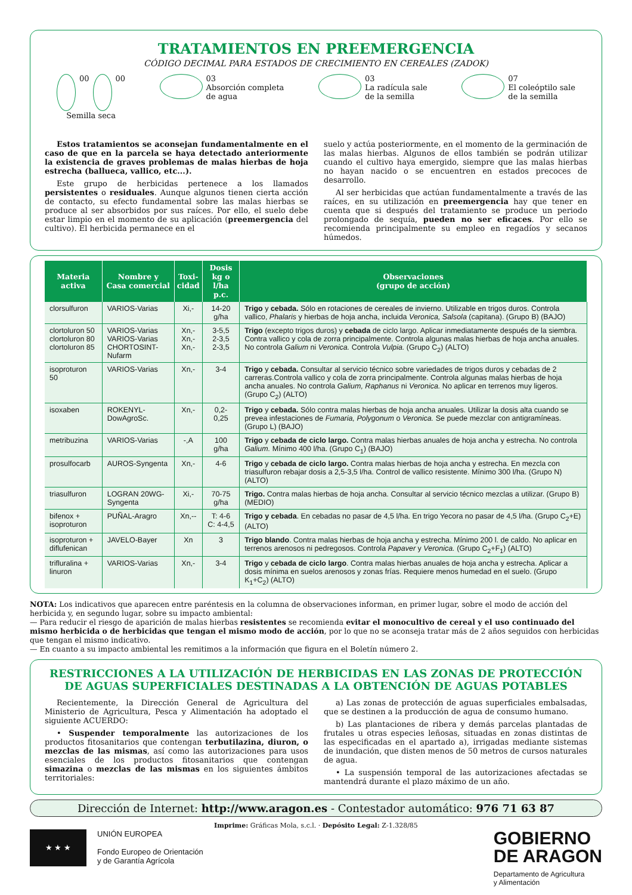TRATAMIENTOS EN PREEMERGENCIA
CÓDIGO DECIMAL PARA ESTADOS DE CRECIMIENTO EN CEREALES (ZADOK)
00
00
Semilla seca
03
Absorción completa
de agua
03
La radícula sale
de la semilla
07
El coleóptilo sale
de la semilla
Estos tratamientos se aconsejan fundamentalmente en el caso de que en la parcela se haya detectado anteriormente la existencia de graves problemas de malas hierbas de hoja estrecha (ballueca, vallico, etc...).
Este grupo de herbicidas pertenece a los llamados persistentes o residuales. Aunque algunos tienen cierta acción de contacto, su efecto fundamental sobre las malas hierbas se produce al ser absorbidos por sus raíces. Por ello, el suelo debe estar limpio en el momento de su aplicación (preemergencia del cultivo). El herbicida permanece en el
suelo y actúa posteriormente, en el momento de la germinación de las malas hierbas. Algunos de ellos también se podrán utilizar cuando el cultivo haya emergido, siempre que las malas hierbas no hayan nacido o se encuentren en estados precoces de desarrollo.
Al ser herbicidas que actúan fundamentalmente a través de las raíces, en su utilización en preemergencia hay que tener en cuenta que si después del tratamiento se produce un periodo prolongado de sequía, pueden no ser eficaces. Por ello se recomienda principalmente su empleo en regadíos y secanos húmedos.
| Materia activa | Nombre y Casa comercial | Toxi- cidad | Dosis kg o l/ha p.c. | Observaciones (grupo de acción) |
| --- | --- | --- | --- | --- |
| clorsulfuron | VARIOS-Varias | Xi,- | 14-20 g/ha | Trigo y cebada. Sólo en rotaciones de cereales de invierno. Utilizable en trigos duros. Controla vallico, Phalaris y hierbas de hoja ancha, incluida Veronica, Salsola (capitana). (Grupo B) (BAJO) |
| clortoluron 50 clortoluron 80 clortoluron 85 | VARIOS-Varias VARIOS-Varias CHORTOSINT-Nufarm | Xn,- Xn,- Xn,- | 3-5,5 2-3,5 2-3,5 | Trigo (excepto trigos duros) y cebada de ciclo largo. Aplicar inmediatamente después de la siembra. Contra vallico y cola de zorra principalmente. Controla algunas malas hierbas de hoja ancha anuales. No controla Galium ni Veronica. Controla Vulpia. (Grupo C<sub>2</sub>) (ALTO) |
| isoproturon 50 | VARIOS-Varias | Xn,- | 3-4 | Trigo y cebada. Consultar al servicio técnico sobre variedades de trigos duros y cebadas de 2 carreras.Controla vallico y cola de zorra principalmente. Controla algunas malas hierbas de hoja ancha anuales. No controla Galium, Raphanus ni Veronica. No aplicar en terrenos muy ligeros. (Grupo C<sub>2</sub>) (ALTO) |
| isoxaben | ROKENYL-DowAgroSc. | Xn,- | 0,2-0,25 | Trigo y cebada. Sólo contra malas hierbas de hoja ancha anuales. Utilizar la dosis alta cuando se prevea infestaciones de Fumaria, Polygonum o Veronica. Se puede mezclar con antigramíneas. (Grupo L) (BAJO) |
| metribuzina | VARIOS-Varias | -,A | 100 g/ha | Trigo y cebada de ciclo largo. Contra malas hierbas anuales de hoja ancha y estrecha. No controla Galium. Mínimo 400 l/ha. (Grupo C<sub>1</sub>) (BAJO) |
| prosulfocarb | AUROS-Syngenta | Xn,- | 4-6 | Trigo y cebada de ciclo largo. Contra malas hierbas de hoja ancha y estrecha. En mezcla con triasulfuron rebajar dosis a 2,5-3,5 l/ha. Control de vallico resistente. Mínimo 300 l/ha. (Grupo N) (ALTO) |
| triasulfuron | LOGRAN 20WG-Syngenta | Xi,- | 70-75 g/ha | Trigo. Contra malas hierbas de hoja ancha. Consultar al servicio técnico mezclas a utilizar. (Grupo B) (MEDIO) |
| bifenox + isoproturon | PUÑAL-Aragro | Xn,-- | T: 4-6 C: 4-4,5 | Trigo y cebada . En cebadas no pasar de 4,5 l/ha. En trigo Yecora no pasar de 4,5 l/ha. (Grupo C<sub>2</sub>+E) (ALTO) |
| isoproturon + diflufenican | JAVELO-Bayer | Xn | 3 | Trigo blando . Contra malas hierbas de hoja ancha y estrecha. Mínimo 200 l. de caldo. No aplicar en terrenos arenosos ni pedregosos. Controla Papaver y Veronica. (Grupo C<sub>2</sub>+F<sub>1</sub>) (ALTO) |
| trifluralina + linuron | VARIOS-Varias | Xn,- | 3-4 | Trigo y cebada de ciclo largo . Contra malas hierbas anuales de hoja ancha y estrecha. Aplicar a dosis mínima en suelos arenosos y zonas frías. Requiere menos humedad en el suelo. (Grupo K<sub>1</sub>+C<sub>2</sub>) (ALTO) |
NOTA: Los indicativos que aparecen entre paréntesis en la columna de observaciones informan, en primer lugar, sobre el modo de acción del herbicida y, en segundo lugar, sobre su impacto ambiental:
— Para reducir el riesgo de aparición de malas hierbas resistentes se recomienda evitar el monocultivo de cereal y el uso continuado del mismo herbicida o de herbicidas que tengan el mismo modo de acción, por lo que no se aconseja tratar más de 2 años seguidos con herbicidas que tengan el mismo indicativo.
— En cuanto a su impacto ambiental les remitimos a la información que figura en el Boletín número 2.
RESTRICCIONES A LA UTILIZACIÓN DE HERBICIDAS EN LAS ZONAS DE PROTECCIÓN DE AGUAS SUPERFICIALES DESTINADAS A LA OBTENCIÓN DE AGUAS POTABLES
Recientemente, la Dirección General de Agricultura del Ministerio de Agricultura, Pesca y Alimentación ha adoptado el siguiente ACUERDO:
• Suspender temporalmente las autorizaciones de los productos fitosanitarios que contengan terbutilazina, diuron, o mezclas de las mismas, así como las autorizaciones para usos esenciales de los productos fitosanitarios que contengan simazina o mezclas de las mismas en los siguientes ámbitos territoriales:
a) Las zonas de protección de aguas superficiales embalsadas, que se destinen a la producción de agua de consumo humano.
b) Las plantaciones de ribera y demás parcelas plantadas de frutales u otras especies leñosas, situadas en zonas distintas de las especificadas en el apartado a), irrigadas mediante sistemas de inundación, que disten menos de 50 metros de cursos naturales de agua.
• La suspensión temporal de las autorizaciones afectadas se mantendrá durante el plazo máximo de un año.
Dirección de Internet: http://www.aragon.es - Contestador automático: 976 71 63 87
Imprime: Gráficas Mola, s.c.l. · Depósito Legal: Z-1.328/85
★ ★ ★
UNIÓN EUROPEA
Fondo Europeo de Orientación
y de Garantía Agrícola
GOBIERNO
DE ARAGON
Departamento de Agricultura
y Alimentación